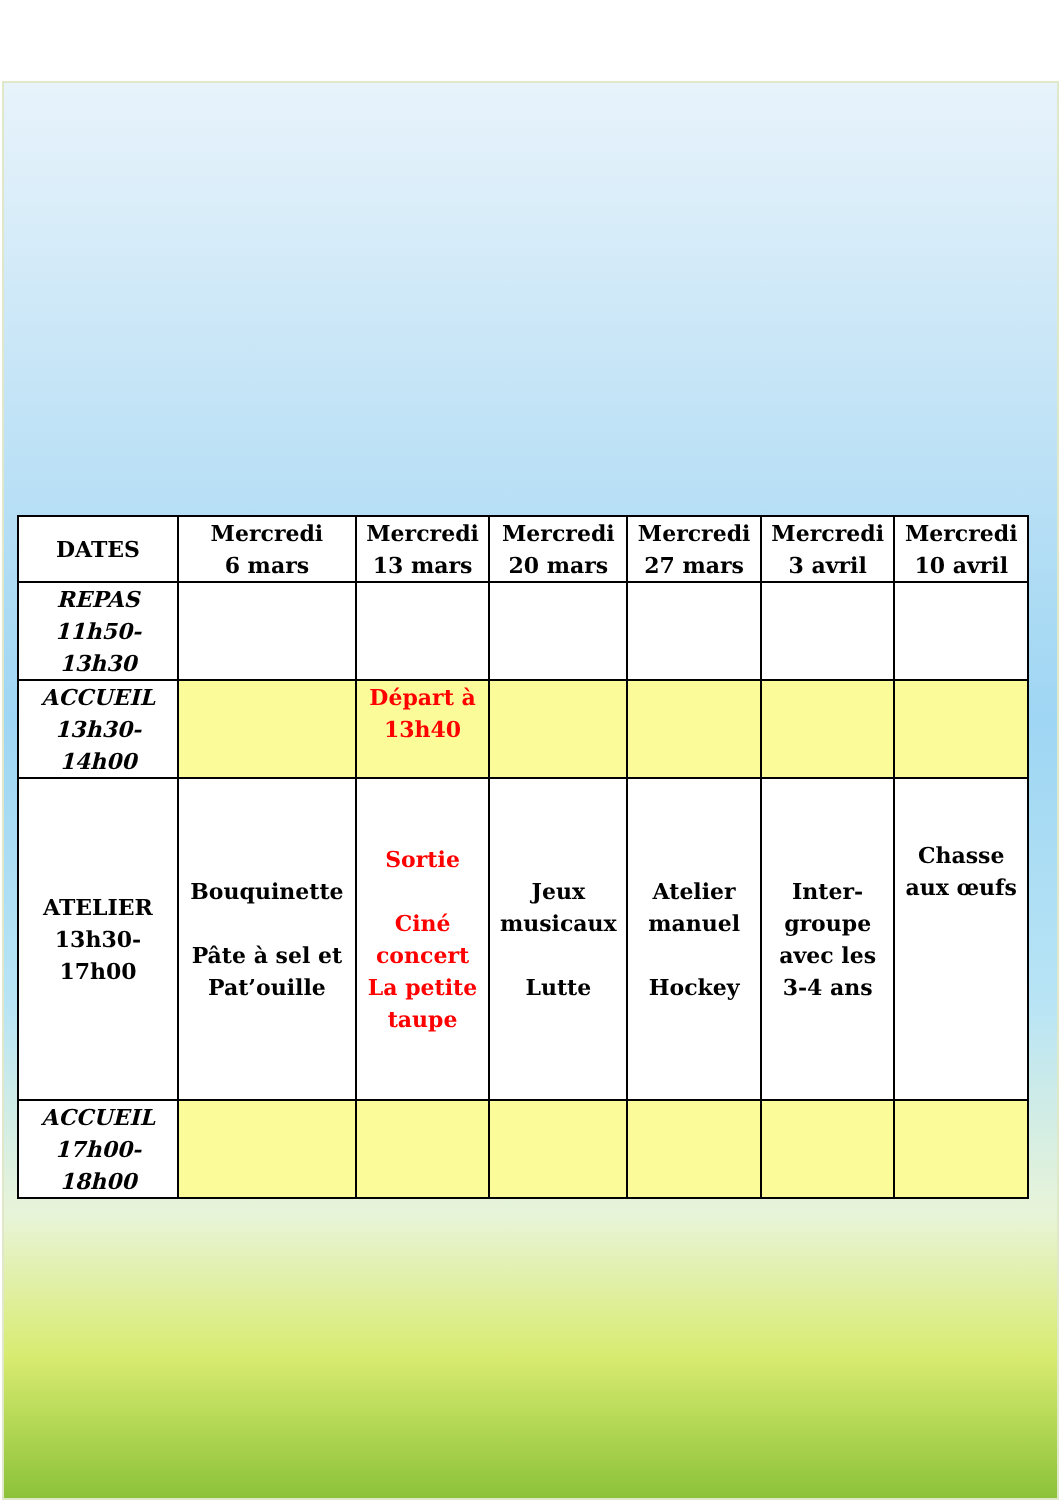| DATES | Mercredi 6 mars | Mercredi 13 mars | Mercredi 20 mars | Mercredi 27 mars | Mercredi 3 avril | Mercredi 10 avril |
| --- | --- | --- | --- | --- | --- | --- |
| REPAS 11h50- 13h30 | | | | | | |
| ACCUEIL 13h30- 14h00 | | Départ à 13h40 | | | | |
| ATELIER 13h30- 17h00 | Bouquinette Pâte à sel et Pat’ouille | Sortie Ciné concert La petite taupe | Jeux musicaux Lutte | Atelier manuel Hockey | Inter- groupe avec les 3-4 ans | Chasse aux œufs |
| ACCUEIL 17h00- 18h00 | | | | | | |